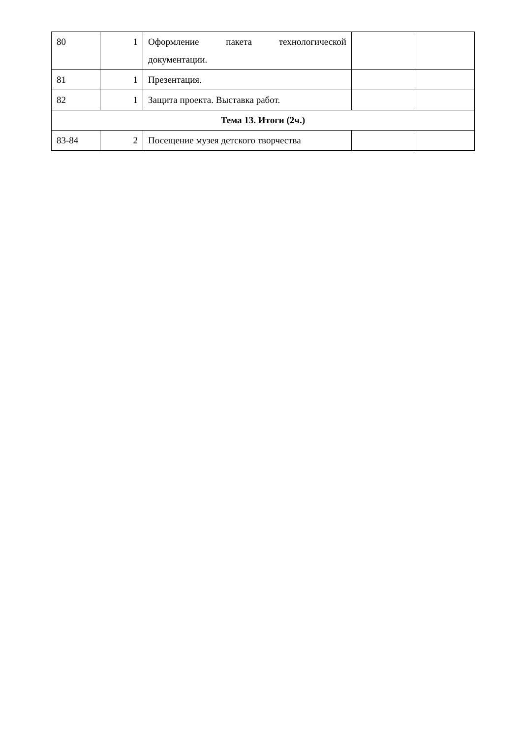| 80 | 1 | Оформление пакета технологической документации. | | |
| 81 | 1 | Презентация. | | |
| 82 | 1 | Защита проекта. Выставка работ. | | |
| Тема 13. Итоги (2ч.) | | | | |
| 83-84 | 2 | Посещение музея детского творчества | | |